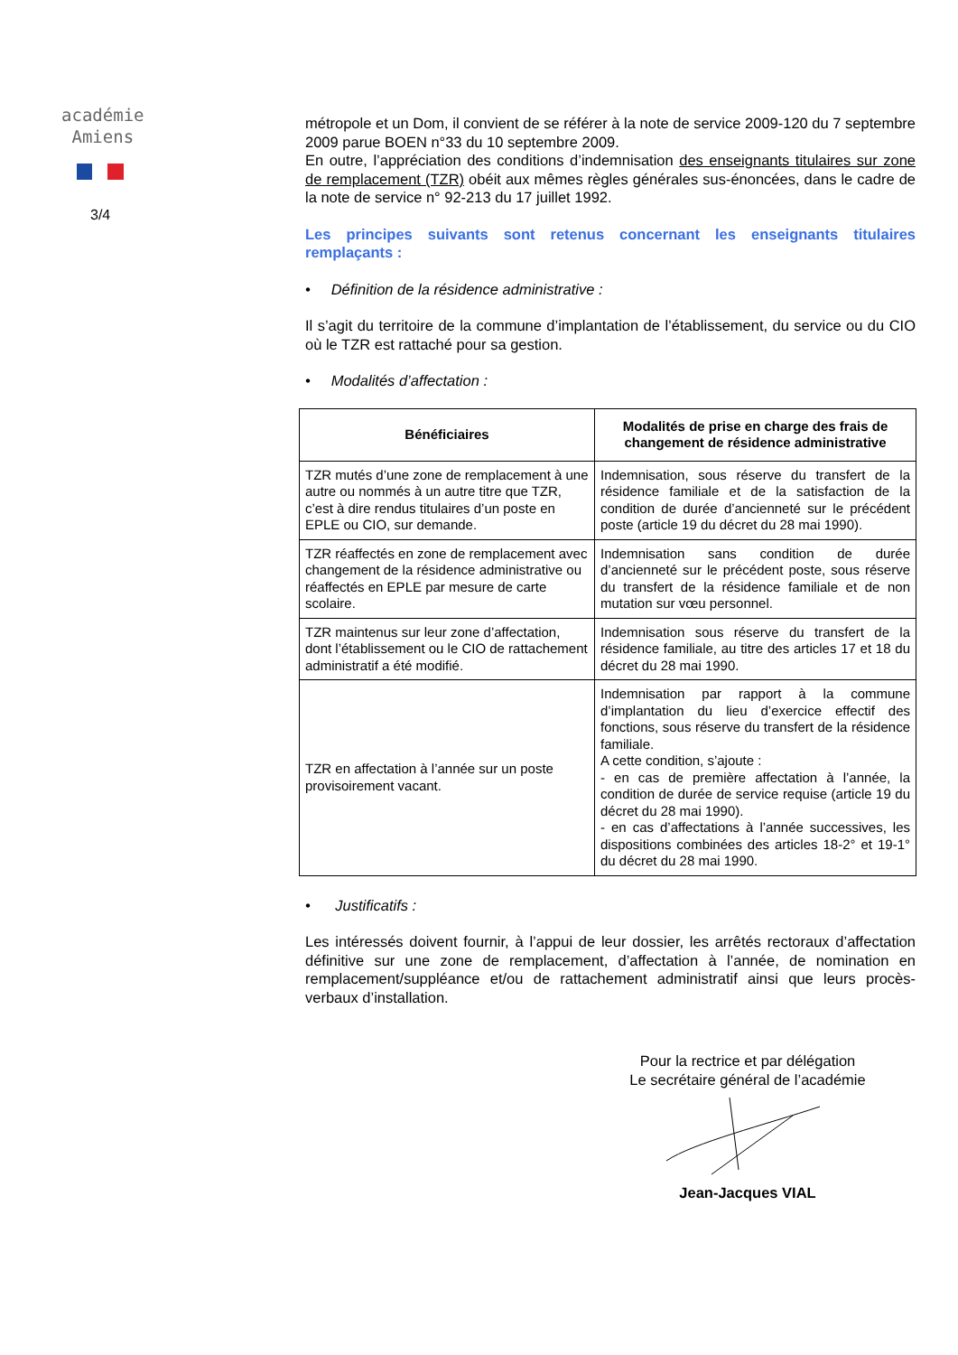académie
Amiens
3/4
métropole et un Dom, il convient de se référer à la note de service 2009-120 du 7 septembre 2009 parue BOEN n°33 du 10 septembre 2009.
En outre, l’appréciation des conditions d’indemnisation des enseignants titulaires sur zone de remplacement (TZR) obéit aux mêmes règles générales sus-énoncées, dans le cadre de la note de service n° 92-213 du 17 juillet 1992.
Les principes suivants sont retenus concernant les enseignants titulaires remplaçants :
• Définition de la résidence administrative :
Il s’agit du territoire de la commune d’implantation de l’établissement, du service ou du CIO où le TZR est rattaché pour sa gestion.
• Modalités d’affectation :
| Bénéficiaires | Modalités de prise en charge des frais de changement de résidence administrative |
| --- | --- |
| TZR mutés d’une zone de remplacement à une autre ou nommés à un autre titre que TZR, c’est à dire rendus titulaires d’un poste en EPLE ou CIO, sur demande. | Indemnisation, sous réserve du transfert de la résidence familiale et de la satisfaction de la condition de durée d’ancienneté sur le précédent poste (article 19 du décret du 28 mai 1990). |
| TZR réaffectés en zone de remplacement avec changement de la résidence administrative ou réaffectés en EPLE par mesure de carte scolaire. | Indemnisation sans condition de durée d’ancienneté sur le précédent poste, sous réserve du transfert de la résidence familiale et de non mutation sur vœu personnel. |
| TZR maintenus sur leur zone d’affectation, dont l’établissement ou le CIO de rattachement administratif a été modifié. | Indemnisation sous réserve du transfert de la résidence familiale, au titre des articles 17 et 18 du décret du 28 mai 1990. |
| TZR en affectation à l’année sur un poste provisoirement vacant. | Indemnisation par rapport à la commune d’implantation du lieu d’exercice effectif des fonctions, sous réserve du transfert de la résidence familiale. A cette condition, s’ajoute : - en cas de première affectation à l’année, la condition de durée de service requise (article 19 du décret du 28 mai 1990). - en cas d’affectations à l’année successives, les dispositions combinées des articles 18-2° et 19-1° du décret du 28 mai 1990. |
• Justificatifs :
Les intéressés doivent fournir, à l’appui de leur dossier, les arrêtés rectoraux d’affectation définitive sur une zone de remplacement, d’affectation à l’année, de nomination en remplacement/suppléance et/ou de rattachement administratif ainsi que leurs procès-verbaux d’installation.
Pour la rectrice et par délégation
Le secrétaire général de l’académie
Jean-Jacques VIAL